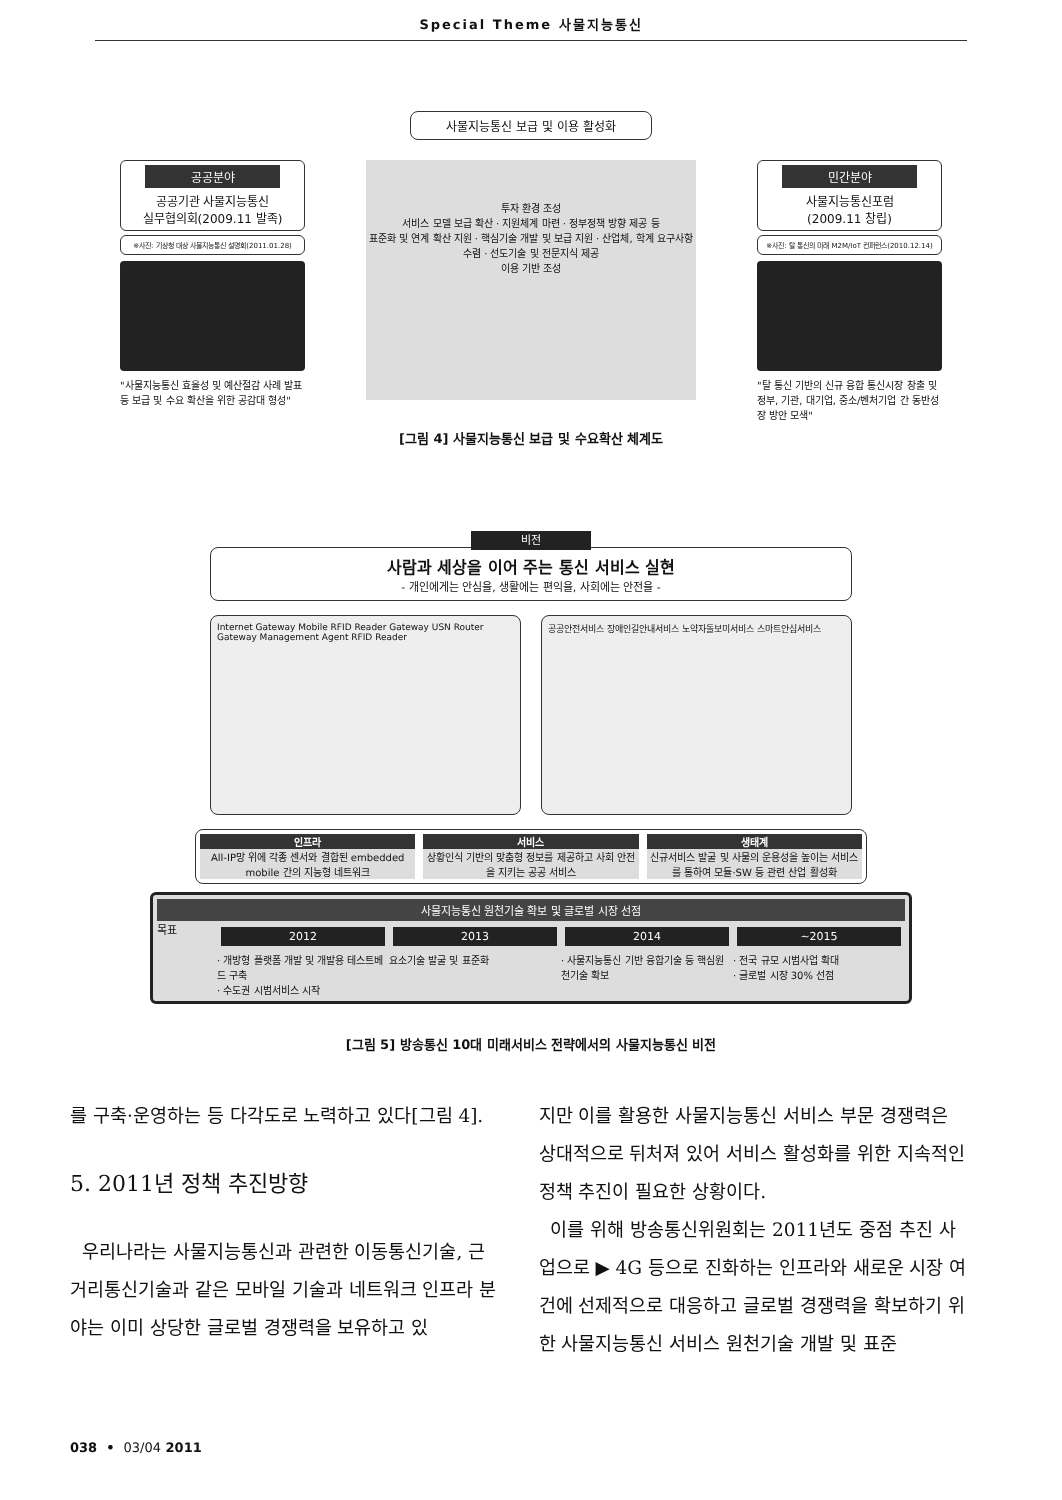Special Theme 사물지능통신
사물지능통신 보급 및 이용 활성화
공공분야
공공기관 사물지능통신
실무협의회(2009.11 발족)
※사진: 기상청 대상 사물지능통신 설명회(2011.01.28)
"사물지능통신 효율성 및 예산절감 사례 발표 등 보급 및 수요 확산을 위한 공감대 형성"
투자 환경 조성
서비스 모델 보급 확산 · 지원체계 마련 · 정부정책 방향 제공 등
표준화 및 연계 확산 지원 · 핵심기술 개발 및 보급 지원 · 산업체, 학계 요구사항 수렴 · 선도기술 및 전문지식 제공
이용 기반 조성
민간분야
사물지능통신포럼
(2009.11 창립)
※사진: 탈 통신의 미래 M2M/IoT 컨퍼런스(2010.12.14)
"탈 통신 기반의 신규 융합 통신시장 창출 및 정부, 기관, 대기업, 중소/벤처기업 간 동반성장 방안 모색"
[그림 4] 사물지능통신 보급 및 수요확산 체계도
비전
사람과 세상을 이어 주는 통신 서비스 실현
- 개인에게는 안심을, 생활에는 편익을, 사회에는 안전을 -
Internet Gateway Mobile RFID Reader Gateway USN Router Gateway Management Agent RFID Reader
공공안전서비스 장애인길안내서비스 노약자돌보미서비스 스마트안심서비스
인프라
All-IP망 위에 각종 센서와 결합된 embedded mobile 간의 지능형 네트워크
서비스
상황인식 기반의 맞춤형 정보를 제공하고 사회 안전을 지키는 공공 서비스
생태계
신규서비스 발굴 및 사물의 운용성을 높이는 서비스를 통하여 모듈·SW 등 관련 산업 활성화
사물지능통신 원천기술 확보 및 글로벌 시장 선점
목표
2012 2013 2014 ~2015
· 개방형 플랫폼 개발 및 개발용 테스트베드 구축
· 수도권 시범서비스 시작 요소기술 발굴 및 표준화 · 사물지능통신 기반 융합기술 등 핵심원천기술 확보 · 전국 규모 시범사업 확대
· 글로벌 시장 30% 선점
[그림 5] 방송통신 10대 미래서비스 전략에서의 사물지능통신 비전
를 구축·운영하는 등 다각도로 노력하고 있다[그림 4].
5. 2011년 정책 추진방향
우리나라는 사물지능통신과 관련한 이동통신기술, 근거리통신기술과 같은 모바일 기술과 네트워크 인프라 분야는 이미 상당한 글로벌 경쟁력을 보유하고 있
지만 이를 활용한 사물지능통신 서비스 부문 경쟁력은 상대적으로 뒤처져 있어 서비스 활성화를 위한 지속적인 정책 추진이 필요한 상황이다.
이를 위해 방송통신위원회는 2011년도 중점 추진 사업으로 ▶ 4G 등으로 진화하는 인프라와 새로운 시장 여건에 선제적으로 대응하고 글로벌 경쟁력을 확보하기 위한 사물지능통신 서비스 원천기술 개발 및 표준
038 • 03/04 2011